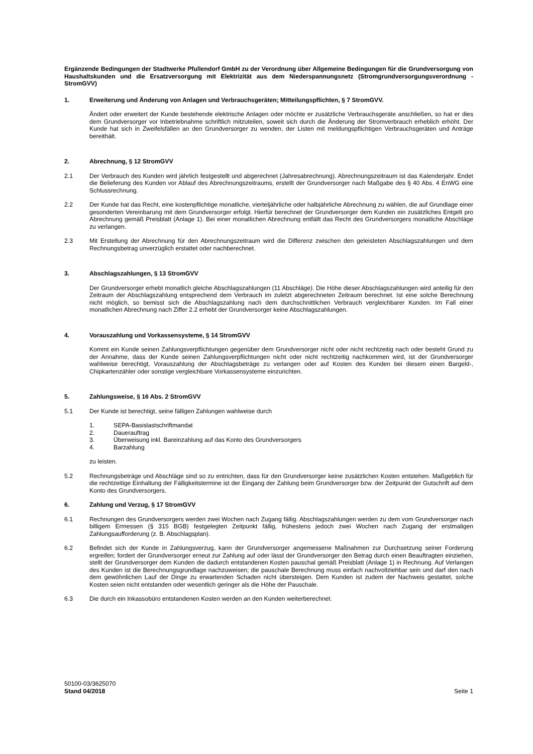Ergänzende Bedingungen der Stadtwerke Pfullendorf GmbH zu der Verordnung über Allgemeine Bedingungen für die Grundversorgung von Haushaltskunden und die Ersatzversorgung mit Elektrizität aus dem Niederspannungsnetz (Stromgrundversorgungsverordnung - StromGVV)
1. Erweiterung und Änderung von Anlagen und Verbrauchsgeräten; Mitteilungspflichten, § 7 StromGVV.
Ändert oder erweitert der Kunde bestehende elektrische Anlagen oder möchte er zusätzliche Verbrauchsgeräte anschließen, so hat er dies dem Grundversorger vor Inbetriebnahme schriftlich mitzuteilen, soweit sich durch die Änderung der Stromverbrauch erheblich erhöht. Der Kunde hat sich in Zweifelsfällen an den Grundversorger zu wenden, der Listen mit meldungspflichtigen Verbrauchsgeräten und Anträge bereithält.
2. Abrechnung, § 12 StromGVV
2.1 Der Verbrauch des Kunden wird jährlich festgestellt und abgerechnet (Jahresabrechnung). Abrechnungszeitraum ist das Kalenderjahr. Endet die Belieferung des Kunden vor Ablauf des Abrechnungszeitraums, erstellt der Grundversorger nach Maßgabe des § 40 Abs. 4 EnWG eine Schlussrechnung.
2.2 Der Kunde hat das Recht, eine kostenpflichtige monatliche, vierteljährliche oder halbjährliche Abrechnung zu wählen, die auf Grundlage einer gesonderten Vereinbarung mit dem Grundversorger erfolgt. Hierfür berechnet der Grundversorger dem Kunden ein zusätzliches Entgelt pro Abrechnung gemäß Preisblatt (Anlage 1). Bei einer monatlichen Abrechnung entfällt das Recht des Grundversorgers monatliche Abschläge zu verlangen.
2.3 Mit Erstellung der Abrechnung für den Abrechnungszeitraum wird die Differenz zwischen den geleisteten Abschlagszahlungen und dem Rechnungsbetrag unverzüglich erstattet oder nachberechnet.
3. Abschlagszahlungen, § 13 StromGVV
Der Grundversorger erhebt monatlich gleiche Abschlagszahlungen (11 Abschläge). Die Höhe dieser Abschlagszahlungen wird anteilig für den Zeitraum der Abschlagszahlung entsprechend dem Verbrauch im zuletzt abgerechneten Zeitraum berechnet. Ist eine solche Berechnung nicht möglich, so bemisst sich die Abschlagszahlung nach dem durchschnittlichen Verbrauch vergleichbarer Kunden. Im Fall einer monatlichen Abrechnung nach Ziffer 2.2 erhebt der Grundversorger keine Abschlagszahlungen.
4. Vorauszahlung und Vorkassensysteme, § 14 StromGVV
Kommt ein Kunde seinen Zahlungsverpflichtungen gegenüber dem Grundversorger nicht oder nicht rechtzeitig nach oder besteht Grund zu der Annahme, dass der Kunde seinen Zahlungsverpflichtungen nicht oder nicht rechtzeitig nachkommen wird, ist der Grundversorger wahlweise berechtigt, Vorauszahlung der Abschlagsbeträge zu verlangen oder auf Kosten des Kunden bei diesem einen Bargeld-, Chipkartenzähler oder sonstige vergleichbare Vorkassensysteme einzurichten.
5. Zahlungsweise, § 16 Abs. 2 StromGVV
5.1 Der Kunde ist berechtigt, seine fälligen Zahlungen wahlweise durch
1. SEPA-Basislastschriftmandat
2. Dauerauftrag
3. Überweisung inkl. Bareinzahlung auf das Konto des Grundversorgers
4. Barzahlung
zu leisten.
5.2 Rechnungsbeträge und Abschläge sind so zu entrichten, dass für den Grundversorger keine zusätzlichen Kosten entstehen. Maßgeblich für die rechtzeitige Einhaltung der Fälligkeitstermine ist der Eingang der Zahlung beim Grundversorger bzw. der Zeitpunkt der Gutschrift auf dem Konto des Grundversorgers.
6. Zahlung und Verzug, § 17 StromGVV
6.1 Rechnungen des Grundversorgers werden zwei Wochen nach Zugang fällig. Abschlagszahlungen werden zu dem vom Grundversorger nach billigem Ermessen (§ 315 BGB) festgelegten Zeitpunkt fällig, frühestens jedoch zwei Wochen nach Zugang der erstmaligen Zahlungsaufforderung (z. B. Abschlagsplan).
6.2 Befindet sich der Kunde in Zahlungsverzug, kann der Grundversorger angemessene Maßnahmen zur Durchsetzung seiner Forderung ergreifen; fordert der Grundversorger erneut zur Zahlung auf oder lässt der Grundversorger den Betrag durch einen Beauftragten einziehen, stellt der Grundversorger dem Kunden die dadurch entstandenen Kosten pauschal gemäß Preisblatt (Anlage 1) in Rechnung. Auf Verlangen des Kunden ist die Berechnungsgrundlage nachzuweisen; die pauschale Berechnung muss einfach nachvollziehbar sein und darf den nach dem gewöhnlichen Lauf der Dinge zu erwartenden Schaden nicht übersteigen. Dem Kunden ist zudem der Nachweis gestattet, solche Kosten seien nicht entstanden oder wesentlich geringer als die Höhe der Pauschale.
6.3 Die durch ein Inkassobüro entstandenen Kosten werden an den Kunden weiterberechnet.
50100-03/3625070
Stand 04/2018 Seite 1